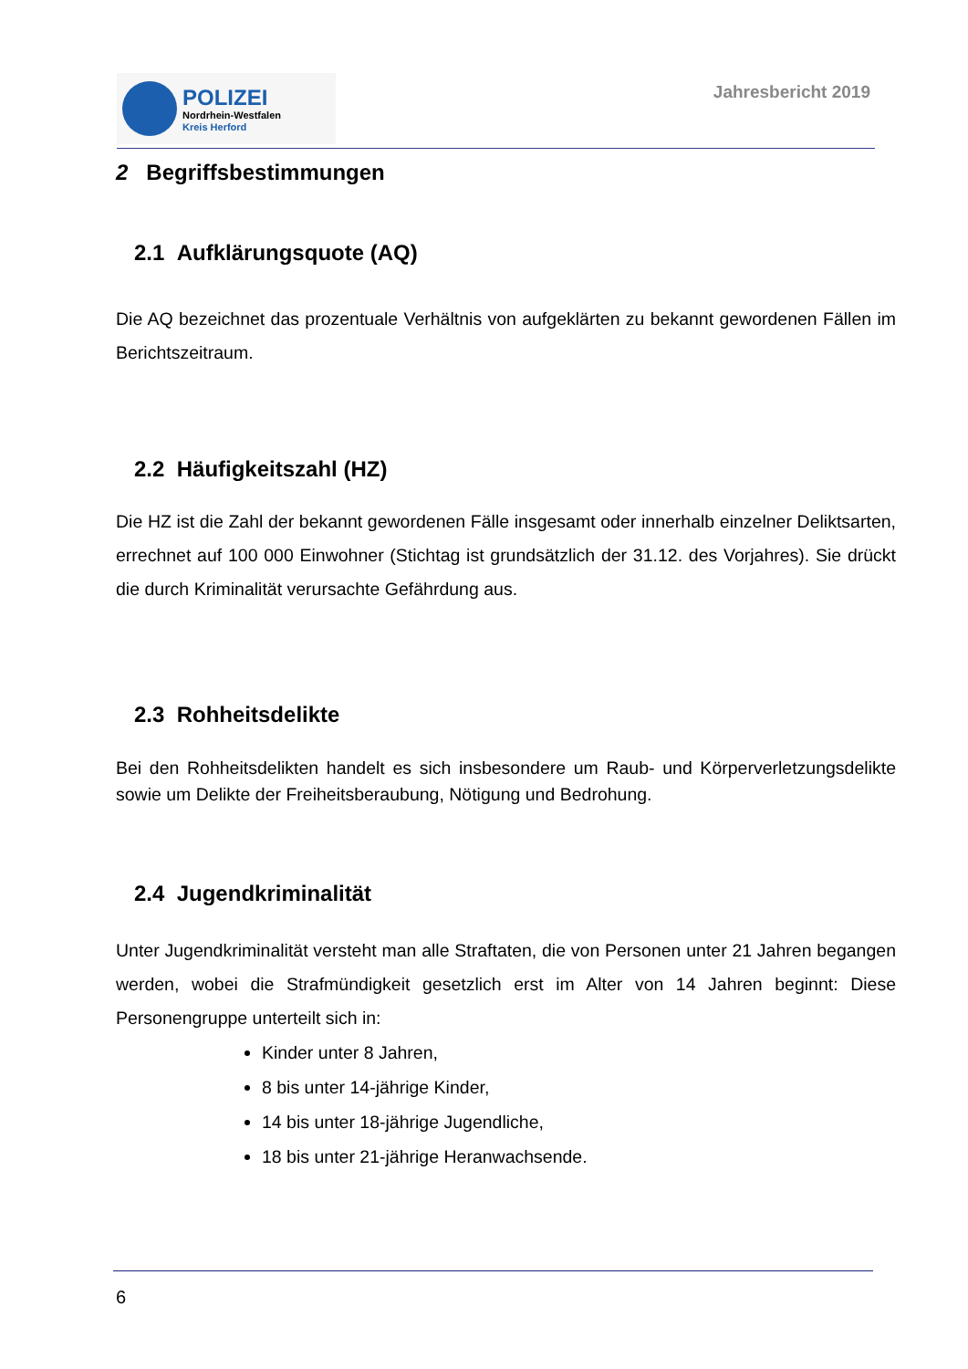POLIZEI
Nordrhein-Westfalen
Kreis Herford
Jahresbericht 2019
2 Begriffsbestimmungen
2.1 Aufklärungsquote (AQ)
Die AQ bezeichnet das prozentuale Verhältnis von aufgeklärten zu bekannt gewordenen Fällen im Berichtszeitraum.
2.2 Häufigkeitszahl (HZ)
Die HZ ist die Zahl der bekannt gewordenen Fälle insgesamt oder innerhalb einzelner Deliktsarten, errechnet auf 100 000 Einwohner (Stichtag ist grundsätzlich der 31.12. des Vorjahres). Sie drückt die durch Kriminalität verursachte Gefährdung aus.
2.3 Rohheitsdelikte
Bei den Rohheitsdelikten handelt es sich insbesondere um Raub- und Körperverletzungsdelikte sowie um Delikte der Freiheitsberaubung, Nötigung und Bedrohung.
2.4 Jugendkriminalität
Unter Jugendkriminalität versteht man alle Straftaten, die von Personen unter 21 Jahren begangen werden, wobei die Strafmündigkeit gesetzlich erst im Alter von 14 Jahren beginnt: Diese Personengruppe unterteilt sich in:
Kinder unter 8 Jahren,
8 bis unter 14-jährige Kinder,
14 bis unter 18-jährige Jugendliche,
18 bis unter 21-jährige Heranwachsende.
6